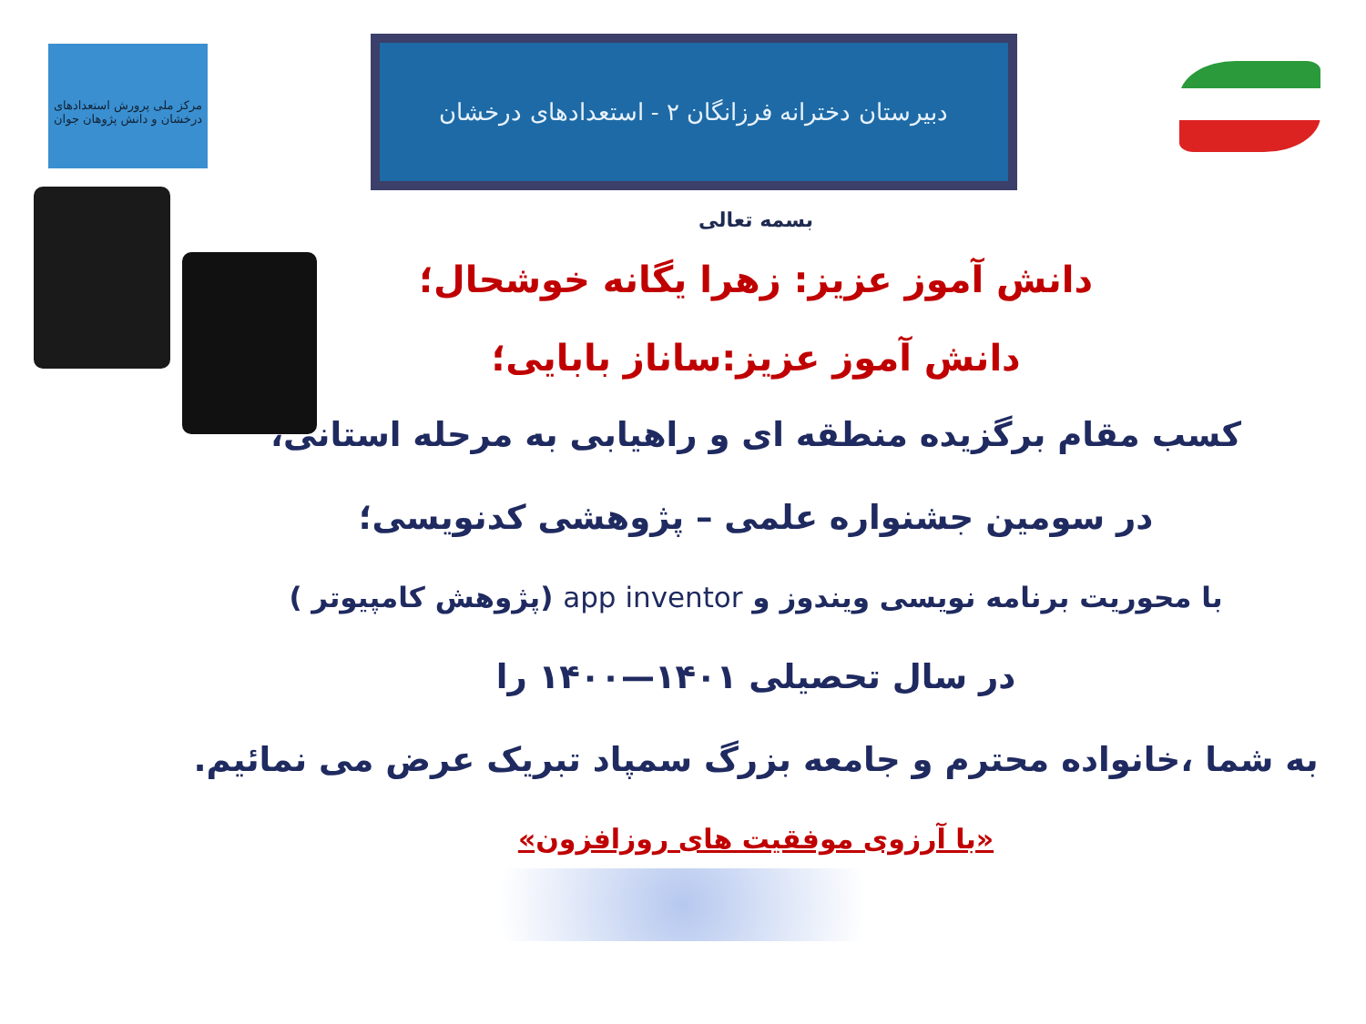مرکز ملی پرورش استعدادهای درخشان و دانش پژوهان جوان
دبیرستان دخترانه فرزانگان ۲ - استعدادهای درخشان
بسمه تعالی
دانش آموز عزیز: زهرا یگانه خوشحال؛
دانش آموز عزیز:ساناز بابایی؛
کسب مقام برگزیده منطقه ای و راهیابی به مرحله استانی،
در سومین جشنواره علمی – پژوهشی کدنویسی؛
با محوریت برنامه نویسی ویندوز و app inventor (پژوهش کامپیوتر )
در سال تحصیلی ۱۴۰۱—۱۴۰۰ را
به شما ،خانواده محترم و جامعه بزرگ سمپاد تبریک عرض می نمائیم.
«با آرزوی موفقیت های روزافزون»